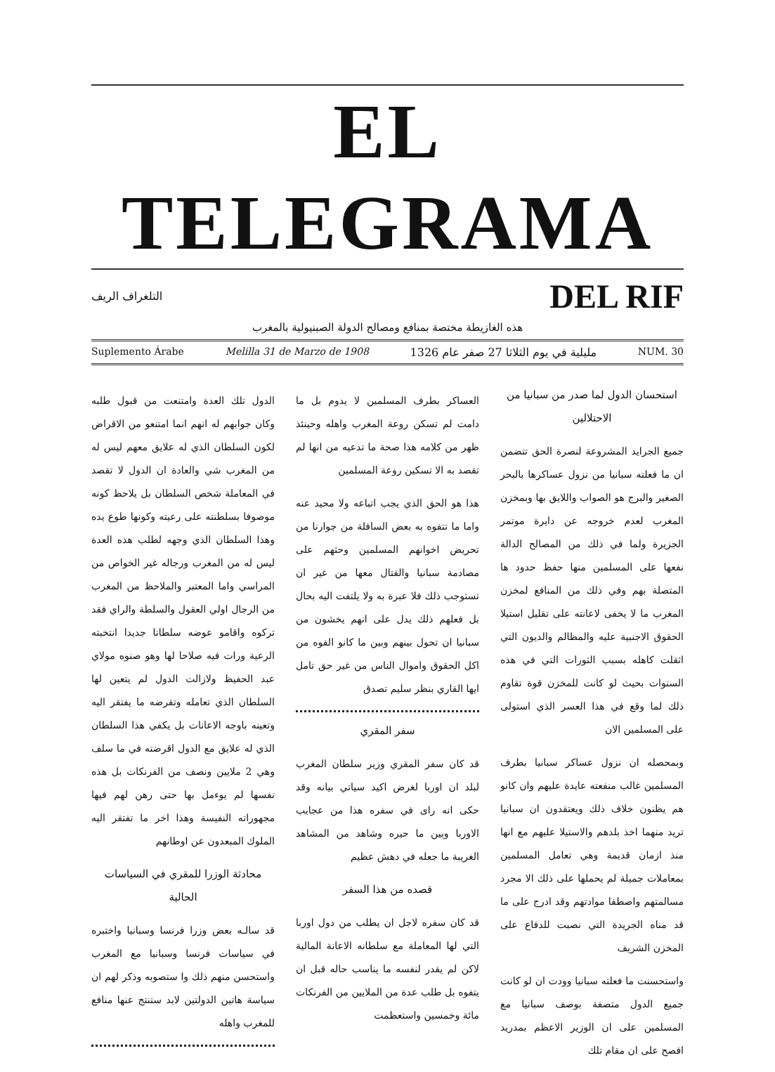EL TELEGRAMA
التلغراف الريف DEL RIF
هذه الغازيطة مختصة بمنافع ومصالح الدولة الصبنيولية بالمغرب
Suplemento Árabe Melilla 31 de Marzo de 1908 مليلية في يوم الثلاثا 27 صفر عام 1326 NUM. 30
استحسان الدول لما صدر من سبانيا من الاحتلالين
جميع الجرايد المشروعة لنصرة الحق تتضمن ان ما فعلته سبانيا من نزول عساكرها بالبحر الصغير والبرج هو الصواب واللايق بها وبمخزن المغرب لعدم خروجه عن دايرة موتمر الجزيرة ولما في ذلك من المصالح الدالة نفعها على المسلمين منها حفظ حدود ها المتصلة بهم وفي ذلك من المنافع لمخزن المغرب ما لا يخفى لاعانته على تقليل استيلا الحقوق الاجنبية عليه والمظالم والديون التي اثقلت كاهله بسبب الثورات التي في هذه السنوات بحيث لو كانت للمخزن قوة تقاوم ذلك لما وقع في هذا العسر الذي استولى على المسلمين الان
وبمحصله ان نزول عساكر سبانيا بطرف المسلمين غالب منفعته عايدة عليهم وان كانو هم يظنون خلاف ذلك ويعتقدون ان سبانيا تريد منهما اخذ بلدهم والاستيلا عليهم مع انها منذ ازمان قديمة وهي تعامل المسلمين بمعاملات جميلة لم يحملها على ذلك الا مجرد مسالمتهم واصطفا موادتهم وقد ادرج على ما قد مناه الجريدة التي نصبت للدفاع على المخزن الشريف
واستحسنت ما فعلته سبانيا وودت ان لو كانت جميع الدول متصفة بوصف سبانيا مع المسلمين على ان الوزير الاعظم بمدريد افصح على ان مقام تلك
العساكر بطرف المسلمين لا يدوم بل ما دامت لم تسكن روعة المغرب واهله وحينئذ ظهر من كلامه هذا صحة ما تدعيه من انها لم تقصد به الا تسكين روعة المسلمين
هذا هو الحق الذي يجب اتباعه ولا محيد عنه واما ما تتفوه به بعض السافلة من جوارنا من تحريض اخوانهم المسلمين وحثهم على مصادمة سبانيا والقتال معها من غير ان تستوجب ذلك فلا عبرة به ولا يلتفت اليه بحال بل فعلهم ذلك يدل على انهم يخشون من سبانيا ان تحول بينهم وبين ما كانو الفوه من اكل الحقوق واموال الناس من غير حق تامل ايها القاري بنظر سليم تصدق
سفر المقري
قد كان سفر المقري وزير سلطان المغرب لبلد ان اوربا لغرض اكيد سياتي بيانه وقد حكى انه راى في سفره هذا من عجايب الاوربا وبين ما حيره وشاهد من المشاهد الغريبة ما جعله في دهش عظيم
قصده من هذا السفر
قد كان سفره لاجل ان يطلب من دول اوربا التي لها المعاملة مع سلطانه الاعانة المالية لاكن لم يقدر لنفسه ما يناسب حاله قبل ان يتفوه بل طلب عدة من الملايين من الفرنكات مائة وخمسين واستعظمت
الدول تلك العدة وامتنعت من قبول طلبه وكان جوابهم له انهم انما امتنعو من الاقراض لكون السلطان الذي له علايق معهم ليس له من المغرب شي والعادة ان الدول لا تقصد في المعاملة شخص السلطان بل يلاحظ كونه موصوفا بسلطنته على رعيته وكونها طوع يده وهذا السلطان الذي وجهه لطلب هذه العدة ليس له من المغرب ورجاله غير الخواص من المراسي واما المعتبر والملاحظ من المغرب من الرجال اولي العقول والسلطة والراي فقد تركوه واقامو عوضه سلطانا جديدا انتخبته الرعية ورات فيه صلاحا لها وهو صنوه مولاي عبد الحفيظ ولازالت الدول لم يتعين لها السلطان الذي تعامله وتقرضه ما يفتقر اليه وتعينه باوجه الاعانات بل يكفي هذا السلطان الذي له علايق مع الدول اقرضته في ما سلف وهي 2 ملايين ونصف من الفرنكات بل هذه نفسها لم يوءمل بها حتى رهن لهم فيها مجهوراته النفيسة وهذا اخر ما تفتقر اليه الملوك المبعدون عن اوطانهم
محادثة الوزرا للمقري في السياسات الحالية
قد سالـه بعض وزرا فرنسا وسبانيا واختبره في سياسات فرنسا وسبانيا مع المغرب واستحسن منهم ذلك وا ستصوبه وذكر لهم ان سياسة هاتين الدولتين لابد ستنتج عنها منافع للمغرب واهله